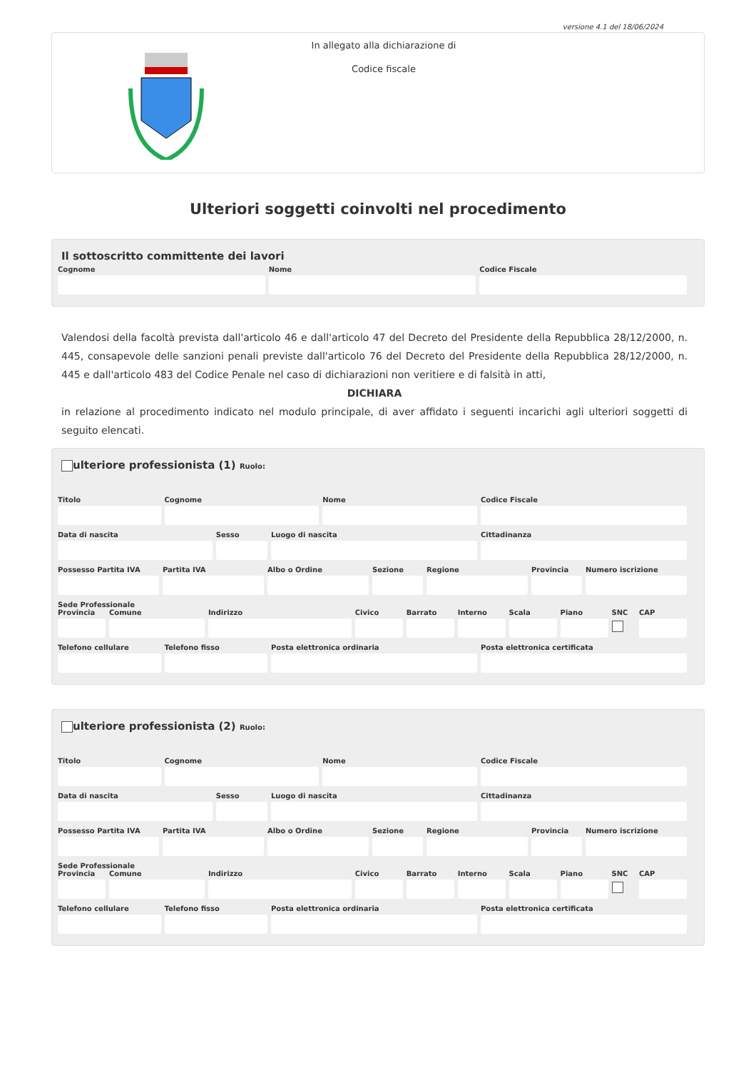versione 4.1 del 18/06/2024
In allegato alla dichiarazione di
Codice fiscale
Ulteriori soggetti coinvolti nel procedimento
Il sottoscritto committente dei lavori
Cognome Nome Codice Fiscale
Valendosi della facoltà prevista dall'articolo 46 e dall'articolo 47 del Decreto del Presidente della Repubblica 28/12/2000, n. 445, consapevole delle sanzioni penali previste dall'articolo 76 del Decreto del Presidente della Repubblica 28/12/2000, n. 445 e dall'articolo 483 del Codice Penale nel caso di dichiarazioni non veritiere e di falsità in atti,
DICHIARA
in relazione al procedimento indicato nel modulo principale, di aver affidato i seguenti incarichi agli ulteriori soggetti di seguito elencati.
ulteriore professionista (1) Ruolo:
Titolo Cognome Nome Codice Fiscale
Data di nascita Sesso Luogo di nascita Cittadinanza
Possesso Partita IVA Partita IVA Albo o Ordine Sezione Regione Provincia Numero iscrizione
Sede Professionale
Provincia Comune Indirizzo Civico Barrato Interno Scala Piano SNC CAP
Telefono cellulare Telefono fisso Posta elettronica ordinaria Posta elettronica certificata
ulteriore professionista (2) Ruolo:
Titolo Cognome Nome Codice Fiscale
Data di nascita Sesso Luogo di nascita Cittadinanza
Possesso Partita IVA Partita IVA Albo o Ordine Sezione Regione Provincia Numero iscrizione
Sede Professionale
Provincia Comune Indirizzo Civico Barrato Interno Scala Piano SNC CAP
Telefono cellulare Telefono fisso Posta elettronica ordinaria Posta elettronica certificata